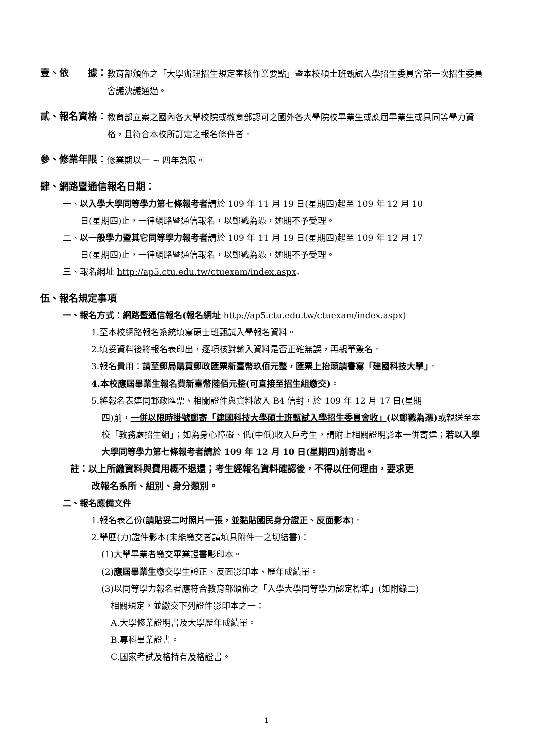壹、依　　據：
教育部頒佈之「大學辦理招生規定審核作業要點」暨本校碩士班甄試入學招生委員會第一次招生委員會議決議通過。
貳、報名資格：
教育部立案之國內各大學校院或教育部認可之國外各大學院校畢業生或應屆畢業生或具同等學力資格，且符合本校所訂定之報名條件者。
參、修業年限：
修業期以一 ~ 四年為限。
肆、網路暨通信報名日期：
一、以入學大學同等學力第七條報考者請於 109 年 11 月 19 日(星期四)起至 109 年 12 月 10
日(星期四)止，一律網路暨通信報名，以郵戳為憑，逾期不予受理。
二、以一般學力暨其它同等學力報考者請於 109 年 11 月 19 日(星期四)起至 109 年 12 月 17
日(星期四)止，一律網路暨通信報名，以郵戳為憑，逾期不予受理。
三、報名網址 http://ap5.ctu.edu.tw/ctuexam/index.aspx。
伍、報名規定事項
一、報名方式：網路暨通信報名(報名網址 http://ap5.ctu.edu.tw/ctuexam/index.aspx)
1.至本校網路報名系統填寫碩士班甄試入學報名資料。
2.填妥資料後將報名表印出，逐項核對輸入資料是否正確無誤，再親筆簽名。
3.報名費用：請至郵局購買郵政匯票新臺幣玖佰元整，匯票上抬頭請書寫「建國科技大學」。
4.本校應屆畢業生報名費新臺幣陸佰元整(可直接至招生組繳交)。
5.將報名表連同郵政匯票、相關證件與資料放入 B4 信封，於 109 年 12 月 17 日(星期
四)前，一併以限時掛號郵寄「建國科技大學碩士班甄試入學招生委員會收」(以郵戳為憑) 或親送至本校「教務處招生組」；如為身心障礙、低(中低)收入戶考生，請附上相關證明影本一併寄達；若以入學大學同等學力第七條報考者請於 109 年 12 月 10 日(星期四)前寄出。
註：以上所繳資料與費用概不退還；考生經報名資料確認後，不得以任何理由，要求更
改報名系所、組別、身分類別。
二、報名應備文件
1.報名表乙份(請貼妥二吋照片一張，並黏貼國民身分證正、反面影本)。
2.學歷(力)證件影本(未能繳交者請填具附件一之切結書)：
(1)大學畢業者繳交畢業證書影印本。
(2)應屆畢業生繳交學生證正、反面影印本、歷年成績單。
(3)以同等學力報名者應符合教育部頒佈之「入學大學同等學力認定標準」(如附錄二)
相關規定，並繳交下列證件影印本之一：
A.大學修業證明書及大學歷年成績單。
B.專科畢業證書。
C.國家考試及格持有及格證書。
1